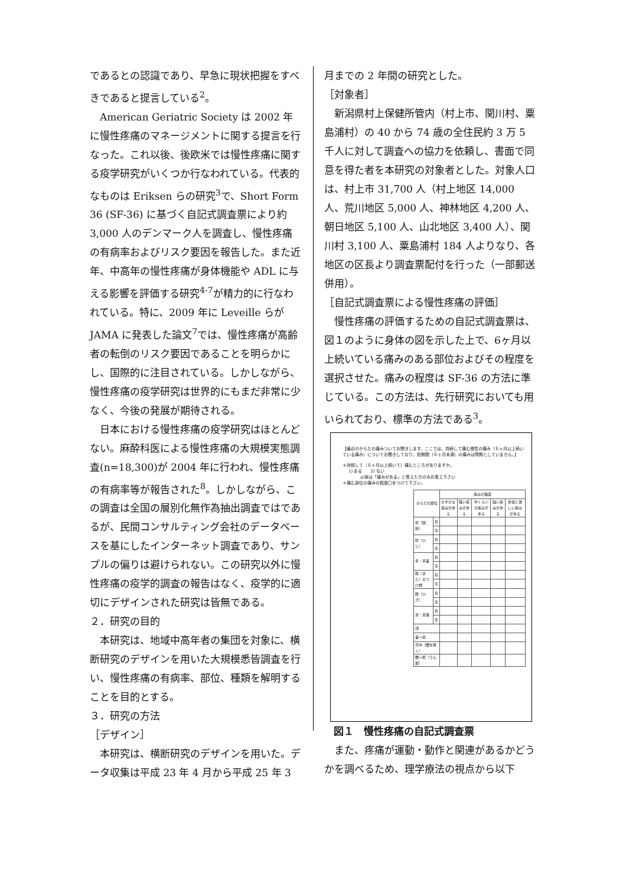であるとの認識であり、早急に現状把握をすべきであると提言している<sup>2</sup>。
　American Geriatric Society は 2002 年に慢性疼痛のマネージメントに関する提言を行なった。これ以後、後欧米では慢性疼痛に関する疫学研究がいくつか行なわれている。代表的なものは Eriksen らの研究<sup>3</sup>で、Short Form 36 (SF-36) に基づく自記式調査票により約 3,000 人のデンマーク人を調査し、慢性疼痛の有病率およびリスク要因を報告した。また近年、中高年の慢性疼痛が身体機能や ADL に与える影響を評価する研究<sup>4-7</sup>が精力的に行なわれている。特に、2009 年に Leveille らが JAMA に発表した論文<sup>7</sup>では、慢性疼痛が高齢者の転倒のリスク要因であることを明らかにし、国際的に注目されている。しかしながら、慢性疼痛の疫学研究は世界的にもまだ非常に少なく、今後の発展が期待される。
　日本における慢性疼痛の疫学研究はほとんどない。麻酔科医による慢性疼痛の大規模実態調査(n=18,300)が 2004 年に行われ、慢性疼痛の有病率等が報告された<sup>8</sup>。しかしながら、この調査は全国の層別化無作為抽出調査ではであるが、民間コンサルティング会社のデータベースを基にしたインターネット調査であり、サンプルの偏りは避けられない。この研究以外に慢性疼痛の疫学的調査の報告はなく、疫学的に適切にデザインされた研究は皆無である。
２．研究の目的
　本研究は、地域中高年者の集団を対象に、横断研究のデザインを用いた大規模悉皆調査を行い、慢性疼痛の有病率、部位、種類を解明することを目的とする。
３．研究の方法
［デザイン］
　本研究は、横断研究のデザインを用いた。データ収集は平成 23 年 4 月から平成 25 年 3
月までの 2 年間の研究とした。
［対象者］
　新潟県村上保健所管内（村上市、関川村、粟島浦村）の 40 から 74 歳の全住民約 3 万 5 千人に対して調査への協力を依頼し、書面で同意を得た者を本研究の対象者とした。対象人口は、村上市 31,700 人（村上地区 14,000 人、荒川地区 5,000 人、神林地区 4,200 人、朝日地区 5,100 人、山北地区 3,400 人）、関川村 3,100 人、粟島浦村 184 人よりなり、各地区の区長より調査票配付を行った（一部郵送併用）。
［自記式調査票による慢性疼痛の評価］
　慢性疼痛の評価するための自記式調査票は、図１のように身体の図を示した上で、6ヶ月以上続いている痛みのある部位およびその程度を選択させた。痛みの程度は SF-36 の方法に準じている。この方法は、先行研究においても用いられており、標準の方法である<sup>3</sup>。
【最近のからだの痛みついてお聞きします。ここでは、持続して痛む慢性の痛み（６ヶ月以上続いている痛み）についてお聞きしており、短期間（６ヶ月未満）の痛みは問題としていません。】
＊持続して（６ヶ月以上続いて）痛むところがありますか。
1) ある　　2) ない
以後は「痛みがある」と答えた方のみお答え下さい
＊痛む部位の痛みの程度〇をつけて下さい。
| からだの部位 | | 痛みの程度 | | | | |
| --- | --- | --- | --- | --- | --- | --- |
| | | かすかな痛みがある | 軽い痛みがある | 中くらいの痛みがある | 強い痛みがある | 非常に激しい痛みがある |
| 肩（関節） | 右 | | | | | |
| | 左 | | | | | |
| 肘（ひじ） | 右 | | | | | |
| | 左 | | | | | |
| 手・手首 | 右 | | | | | |
| | 左 | | | | | |
| 股（また）のつけ根 | 右 | | | | | |
| | 左 | | | | | |
| 膝（ひざ） | 右 | | | | | |
| | 左 | | | | | |
| 足・足首 | 右 | | | | | |
| | 左 | | | | | |
| 頭 | | | | | | |
| 首～肩 | | | | | | |
| 背中（腰を除く） | | | | | | |
| 腰～尻（でん部） | | | | | | |
図１　慢性疼痛の自記式調査票
　また、疼痛が運動・動作と関連があるかどうかを調べるため、理学療法の視点から以下